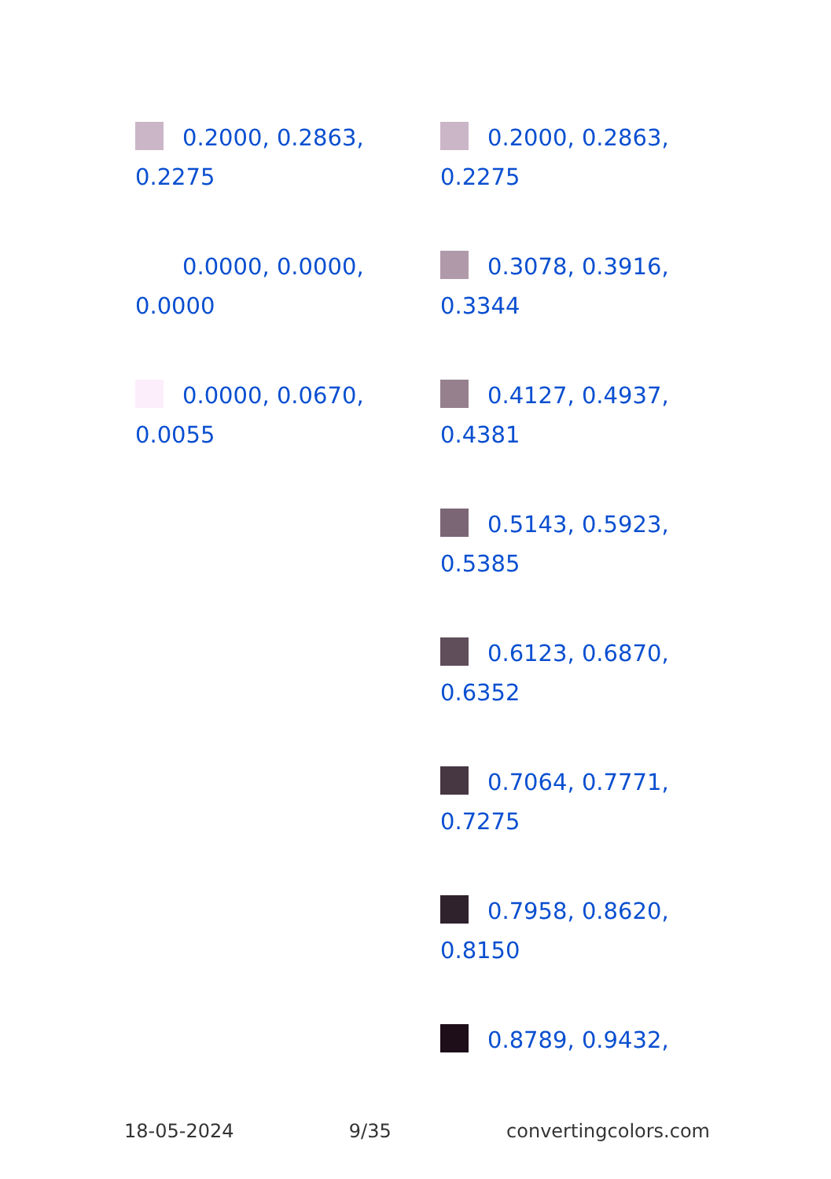0.2000, 0.2863, 0.2275
0.0000, 0.0000, 0.0000
0.0000, 0.0670, 0.0055
0.2000, 0.2863, 0.2275
0.3078, 0.3916, 0.3344
0.4127, 0.4937, 0.4381
0.5143, 0.5923, 0.5385
0.6123, 0.6870, 0.6352
0.7064, 0.7771, 0.7275
0.7958, 0.8620, 0.8150
0.8789, 0.9432,
18-05-2024 9/35 convertingcolors.com